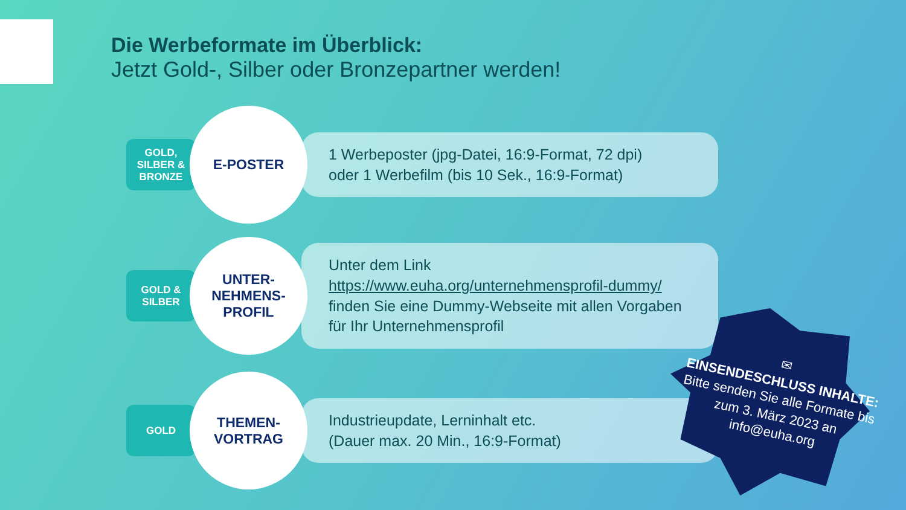Die Werbeformate im Überblick:
Jetzt Gold-, Silber oder Bronzepartner werden!
GOLD,
SILBER &
BRONZE
E-POSTER
1 Werbeposter (jpg-Datei, 16:9-Format, 72 dpi)
oder 1 Werbefilm (bis 10 Sek., 16:9-Format)
GOLD &
SILBER
UNTER-
NEHMENS-
PROFIL
Unter dem Link https://www.euha.org/unternehmensprofil-dummy/ finden Sie eine Dummy-Webseite mit allen Vorgaben für Ihr Unternehmensprofil
GOLD
THEMEN-
VORTRAG
Industrieupdate, Lerninhalt etc.
(Dauer max. 20 Min., 16:9-Format)
✉
EINSENDESCHLUSS INHALTE:
Bitte senden Sie alle Formate bis zum 3. März 2023 an info@euha.org